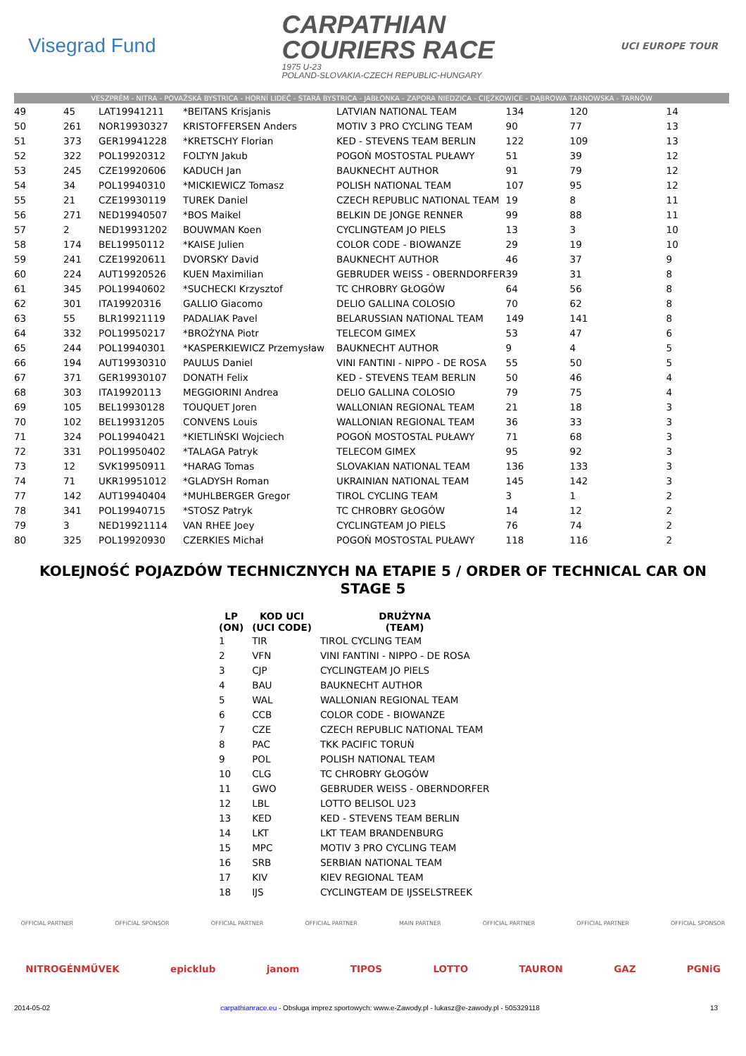Visegrad Fund
CARPATHIAN
COURIERS RACE
1975 U-23
POLAND-SLOVAKIA-CZECH REPUBLIC-HUNGARY
UCI EUROPE TOUR
VESZPRÉM - NITRA - POVAŽSKÁ BYSTRICA - HORNÍ LIDEČ - STARÁ BYSTRICA - JABŁONKA - ZAPORA NIEDZICA - CIĘŻKOWICE - DĄBROWA TARNOWSKA - TARNÓW
| 49 | 45 | LAT19941211 | *BEITANS Krisjanis | LATVIAN NATIONAL TEAM | 134 | 120 | 14 |
| 50 | 261 | NOR19930327 | KRISTOFFERSEN Anders | MOTIV 3 PRO CYCLING TEAM | 90 | 77 | 13 |
| 51 | 373 | GER19941228 | *KRETSCHY Florian | KED - STEVENS TEAM BERLIN | 122 | 109 | 13 |
| 52 | 322 | POL19920312 | FOLTYN Jakub | POGOŃ MOSTOSTAL PUŁAWY | 51 | 39 | 12 |
| 53 | 245 | CZE19920606 | KADUCH Jan | BAUKNECHT AUTHOR | 91 | 79 | 12 |
| 54 | 34 | POL19940310 | *MICKIEWICZ Tomasz | POLISH NATIONAL TEAM | 107 | 95 | 12 |
| 55 | 21 | CZE19930119 | TUREK Daniel | CZECH REPUBLIC NATIONAL TEAM | 19 | 8 | 11 |
| 56 | 271 | NED19940507 | *BOS Maikel | BELKIN DE JONGE RENNER | 99 | 88 | 11 |
| 57 | 2 | NED19931202 | BOUWMAN Koen | CYCLINGTEAM JO PIELS | 13 | 3 | 10 |
| 58 | 174 | BEL19950112 | *KAISE Julien | COLOR CODE - BIOWANZE | 29 | 19 | 10 |
| 59 | 241 | CZE19920611 | DVORSKY David | BAUKNECHT AUTHOR | 46 | 37 | 9 |
| 60 | 224 | AUT19920526 | KUEN Maximilian | GEBRUDER WEISS - OBERNDORFER | 39 | 31 | 8 |
| 61 | 345 | POL19940602 | *SUCHECKI Krzysztof | TC CHROBRY GŁOGÓW | 64 | 56 | 8 |
| 62 | 301 | ITA19920316 | GALLIO Giacomo | DELIO GALLINA COLOSIO | 70 | 62 | 8 |
| 63 | 55 | BLR19921119 | PADALIAK Pavel | BELARUSSIAN NATIONAL TEAM | 149 | 141 | 8 |
| 64 | 332 | POL19950217 | *BROŻYNA Piotr | TELECOM GIMEX | 53 | 47 | 6 |
| 65 | 244 | POL19940301 | *KASPERKIEWICZ Przemysław | BAUKNECHT AUTHOR | 9 | 4 | 5 |
| 66 | 194 | AUT19930310 | PAULUS Daniel | VINI FANTINI - NIPPO - DE ROSA | 55 | 50 | 5 |
| 67 | 371 | GER19930107 | DONATH Felix | KED - STEVENS TEAM BERLIN | 50 | 46 | 4 |
| 68 | 303 | ITA19920113 | MEGGIORINI Andrea | DELIO GALLINA COLOSIO | 79 | 75 | 4 |
| 69 | 105 | BEL19930128 | TOUQUET Joren | WALLONIAN REGIONAL TEAM | 21 | 18 | 3 |
| 70 | 102 | BEL19931205 | CONVENS Louis | WALLONIAN REGIONAL TEAM | 36 | 33 | 3 |
| 71 | 324 | POL19940421 | *KIETLIŃSKI Wojciech | POGOŃ MOSTOSTAL PUŁAWY | 71 | 68 | 3 |
| 72 | 331 | POL19950402 | *TALAGA Patryk | TELECOM GIMEX | 95 | 92 | 3 |
| 73 | 12 | SVK19950911 | *HARAG Tomas | SLOVAKIAN NATIONAL TEAM | 136 | 133 | 3 |
| 74 | 71 | UKR19951012 | *GLADYSH Roman | UKRAINIAN NATIONAL TEAM | 145 | 142 | 3 |
| 77 | 142 | AUT19940404 | *MUHLBERGER Gregor | TIROL CYCLING TEAM | 3 | 1 | 2 |
| 78 | 341 | POL19940715 | *STOSZ Patryk | TC CHROBRY GŁOGÓW | 14 | 12 | 2 |
| 79 | 3 | NED19921114 | VAN RHEE Joey | CYCLINGTEAM JO PIELS | 76 | 74 | 2 |
| 80 | 325 | POL19920930 | CZERKIES Michał | POGOŃ MOSTOSTAL PUŁAWY | 118 | 116 | 2 |
KOLEJNOŚĆ POJAZDÓW TECHNICZNYCH NA ETAPIE 5 / ORDER OF TECHNICAL CAR ON STAGE 5
| LP (ON) | KOD UCI (UCI CODE) | DRUŻYNA (TEAM) |
| --- | --- | --- |
| 1 | TIR | TIROL CYCLING TEAM |
| 2 | VFN | VINI FANTINI - NIPPO - DE ROSA |
| 3 | CJP | CYCLINGTEAM JO PIELS |
| 4 | BAU | BAUKNECHT AUTHOR |
| 5 | WAL | WALLONIAN REGIONAL TEAM |
| 6 | CCB | COLOR CODE - BIOWANZE |
| 7 | CZE | CZECH REPUBLIC NATIONAL TEAM |
| 8 | PAC | TKK PACIFIC TORUŃ |
| 9 | POL | POLISH NATIONAL TEAM |
| 10 | CLG | TC CHROBRY GŁOGÓW |
| 11 | GWO | GEBRUDER WEISS - OBERNDORFER |
| 12 | LBL | LOTTO BELISOL U23 |
| 13 | KED | KED - STEVENS TEAM BERLIN |
| 14 | LKT | LKT TEAM BRANDENBURG |
| 15 | MPC | MOTIV 3 PRO CYCLING TEAM |
| 16 | SRB | SERBIAN NATIONAL TEAM |
| 17 | KIV | KIEV REGIONAL TEAM |
| 18 | IJS | CYCLINGTEAM DE IJSSELSTREEK |
OFFICIAL PARTNER OFFICIAL SPONSOR OFFICIAL PARTNER OFFICIAL PARTNER MAIN PARTNER OFFICIAL PARTNER OFFICIAL PARTNER OFFICIAL SPONSOR
NITROGÉNMŰVEK epicklub janom TIPOS LOTTO TAURON GAZ PGNiG
2014-05-02 carpathianrace.eu - Obsługa imprez sportowych: www.e-Zawody.pl - lukasz@e-zawody.pl - 505329118 13